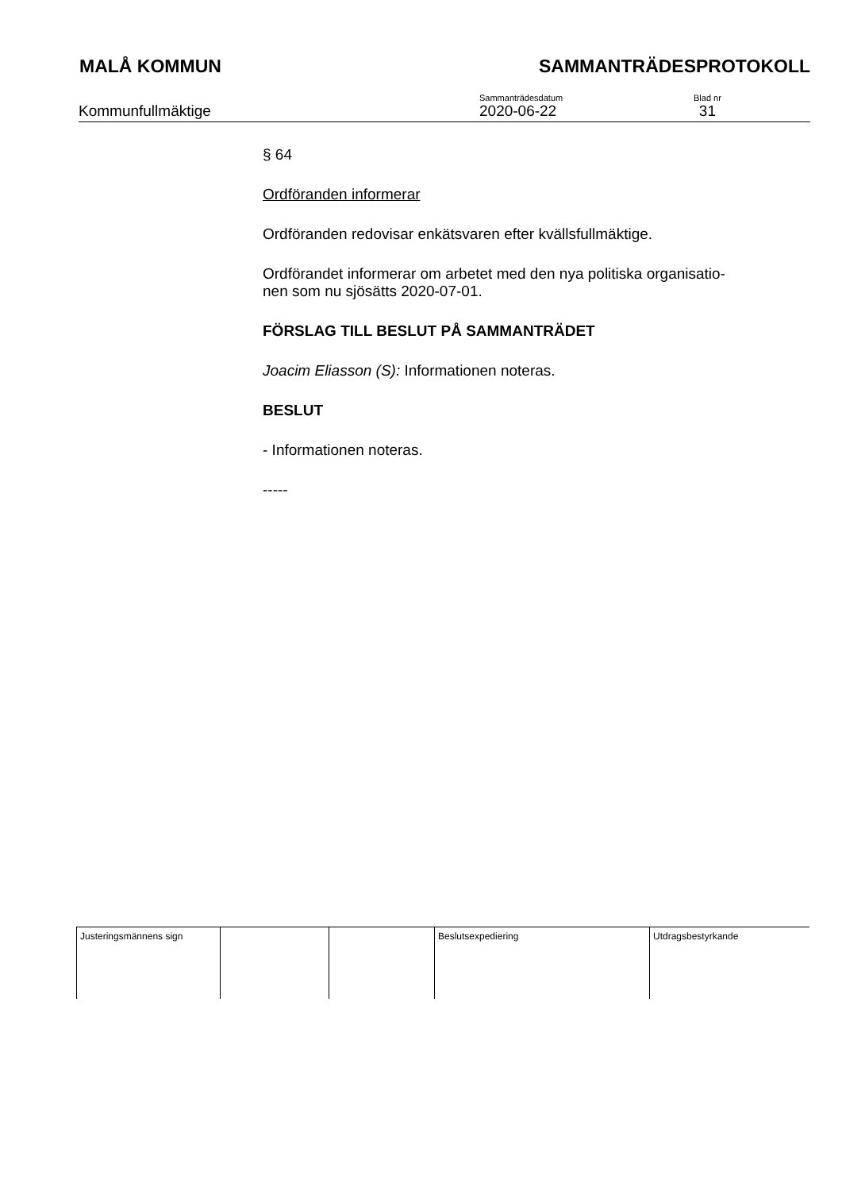MALÅ KOMMUN SAMMANTRÄDESPROTOKOLL
Kommunfullmäktige
Sammanträdesdatum
2020-06-22
Blad nr
31
§ 64
Ordföranden informerar
Ordföranden redovisar enkätsvaren efter kvällsfullmäktige.
Ordförandet informerar om arbetet med den nya politiska organisatio-
nen som nu sjösätts 2020-07-01.
FÖRSLAG TILL BESLUT PÅ SAMMANTRÄDET
Joacim Eliasson (S): Informationen noteras.
BESLUT
- Informationen noteras.
-----
| Justeringsmännens sign | | | Beslutsexpediering | Utdragsbestyrkande |